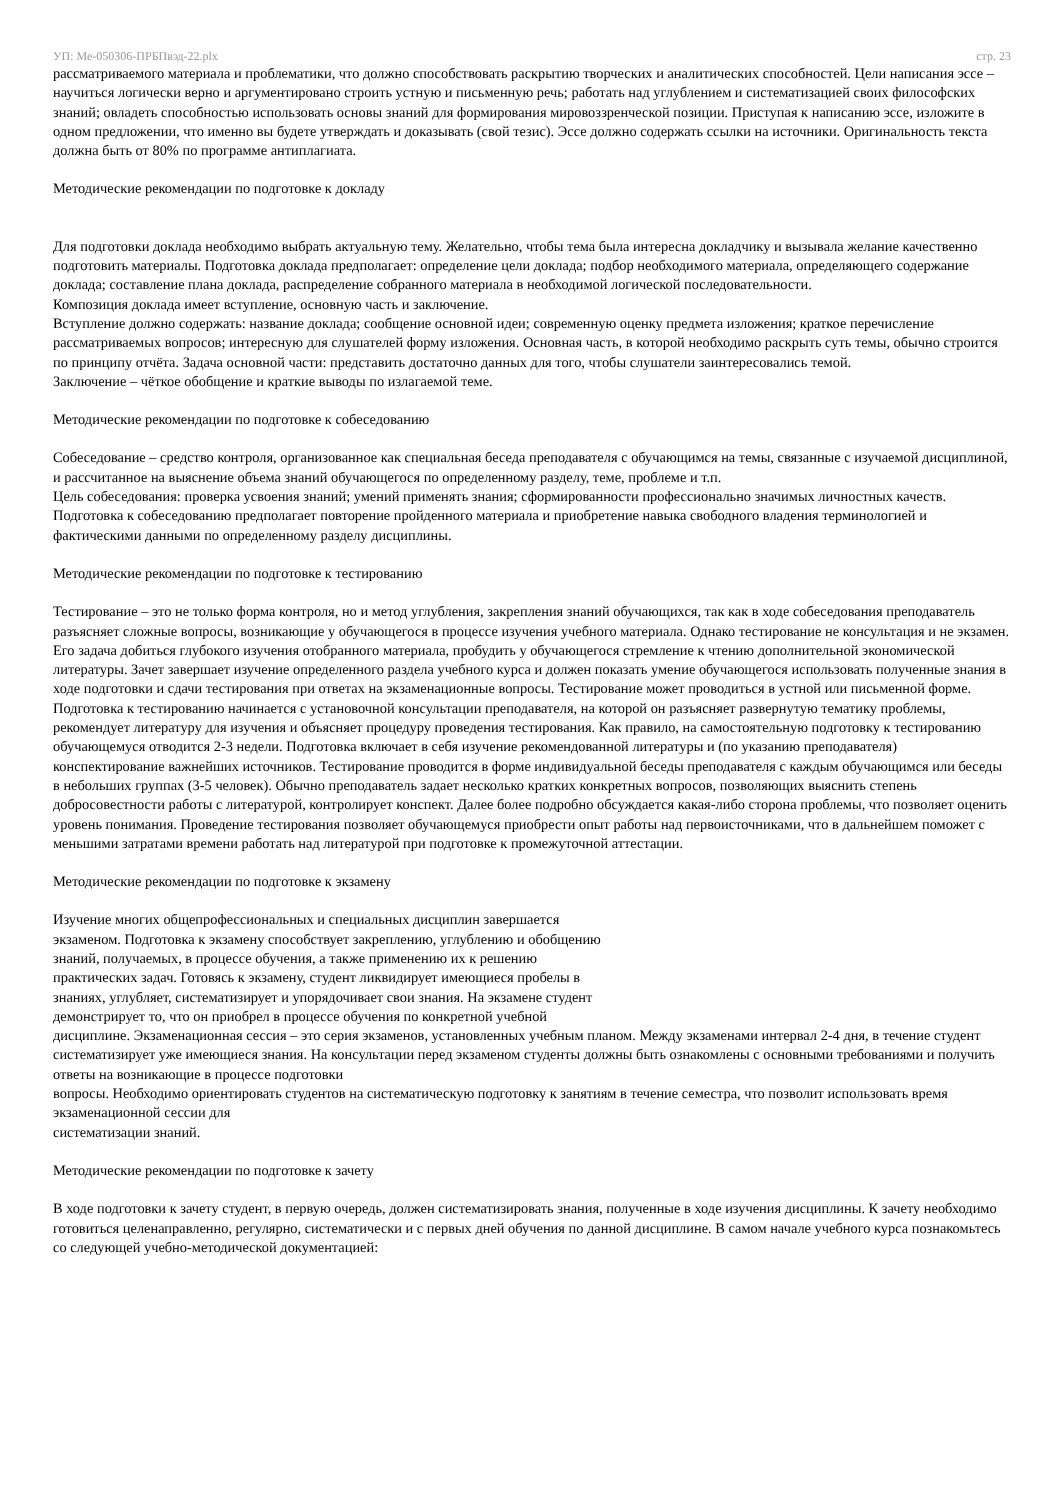УП: Ме-050306-ПРБПвэд-22.plx стр. 23
рассматриваемого материала и проблематики, что должно способствовать раскрытию творческих и аналитических способностей. Цели написания эссе – научиться логически верно и аргументировано строить устную и письменную речь; работать над углублением и систематизацией своих философских знаний; овладеть способностью использовать основы знаний для формирования мировоззренческой позиции. Приступая к написанию эссе, изложите в одном предложении, что именно вы будете утверждать и доказывать (свой тезис). Эссе должно содержать ссылки на источники. Оригинальность текста должна быть от 80% по программе антиплагиата.
Методические рекомендации по подготовке к докладу
Для подготовки доклада необходимо выбрать актуальную тему. Желательно, чтобы тема была интересна докладчику и вызывала желание качественно подготовить материалы. Подготовка доклада предполагает: определение цели доклада; подбор необходимого материала, определяющего содержание доклада; составление плана доклада, распределение собранного материала в необходимой логической последовательности.
Композиция доклада имеет вступление, основную часть и заключение.
Вступление должно содержать: название доклада; сообщение основной идеи; современную оценку предмета изложения; краткое перечисление рассматриваемых вопросов; интересную для слушателей форму изложения. Основная часть, в которой необходимо раскрыть суть темы, обычно строится по принципу отчёта. Задача основной части: представить достаточно данных для того, чтобы слушатели заинтересовались темой.
Заключение – чёткое обобщение и краткие выводы по излагаемой теме.
Методические рекомендации по подготовке к собеседованию
Собеседование – средство контроля, организованное как специальная беседа преподавателя с обучающимся на темы, связанные с изучаемой дисциплиной, и рассчитанное на выяснение объема знаний обучающегося по определенному разделу, теме, проблеме и т.п.
Цель собеседования: проверка усвоения знаний; умений применять знания; сформированности профессионально значимых личностных качеств.
Подготовка к собеседованию предполагает повторение пройденного материала и приобретение навыка свободного владения терминологией и фактическими данными по определенному разделу дисциплины.
Методические рекомендации по подготовке к тестированию
Тестирование – это не только форма контроля, но и метод углубления, закрепления знаний обучающихся, так как в ходе собеседования преподаватель разъясняет сложные вопросы, возникающие у обучающегося в процессе изучения учебного материала. Однако тестирование не консультация и не экзамен. Его задача добиться глубокого изучения отобранного материала, пробудить у обучающегося стремление к чтению дополнительной экономической литературы. Зачет завершает изучение определенного раздела учебного курса и должен показать умение обучающегося использовать полученные знания в ходе подготовки и сдачи тестирования при ответах на экзаменационные вопросы. Тестирование может проводиться в устной или письменной форме. Подготовка к тестированию начинается с установочной консультации преподавателя, на которой он разъясняет развернутую тематику проблемы, рекомендует литературу для изучения и объясняет процедуру проведения тестирования. Как правило, на самостоятельную подготовку к тестированию обучающемуся отводится 2-3 недели. Подготовка включает в себя изучение рекомендованной литературы и (по указанию преподавателя) конспектирование важнейших источников. Тестирование проводится в форме индивидуальной беседы преподавателя с каждым обучающимся или беседы в небольших группах (3-5 человек). Обычно преподаватель задает несколько кратких конкретных вопросов, позволяющих выяснить степень добросовестности работы с литературой, контролирует конспект. Далее более подробно обсуждается какая-либо сторона проблемы, что позволяет оценить уровень понимания. Проведение тестирования позволяет обучающемуся приобрести опыт работы над первоисточниками, что в дальнейшем поможет с меньшими затратами времени работать над литературой при подготовке к промежуточной аттестации.
Методические рекомендации по подготовке к экзамену
Изучение многих общепрофессиональных и специальных дисциплин завершается
экзаменом. Подготовка к экзамену способствует закреплению, углублению и обобщению
знаний, получаемых, в процессе обучения, а также применению их к решению
практических задач. Готовясь к экзамену, студент ликвидирует имеющиеся пробелы в
знаниях, углубляет, систематизирует и упорядочивает свои знания. На экзамене студент
демонстрирует то, что он приобрел в процессе обучения по конкретной учебной
дисциплине. Экзаменационная сессия – это серия экзаменов, установленных учебным планом. Между экзаменами интервал 2-4 дня, в течение студент систематизирует уже имеющиеся знания. На консультации перед экзаменом студенты должны быть ознакомлены с основными требованиями и получить ответы на возникающие в процессе подготовки
вопросы. Необходимо ориентировать студентов на систематическую подготовку к занятиям в течение семестра, что позволит использовать время экзаменационной сессии для
систематизации знаний.
Методические рекомендации по подготовке к зачету
В ходе подготовки к зачету студент, в первую очередь, должен систематизировать знания, полученные в ходе изучения дисциплины. К зачету необходимо готовиться целенаправленно, регулярно, систематически и с первых дней обучения по данной дисциплине. В самом начале учебного курса познакомьтесь со следующей учебно-методической документацией: